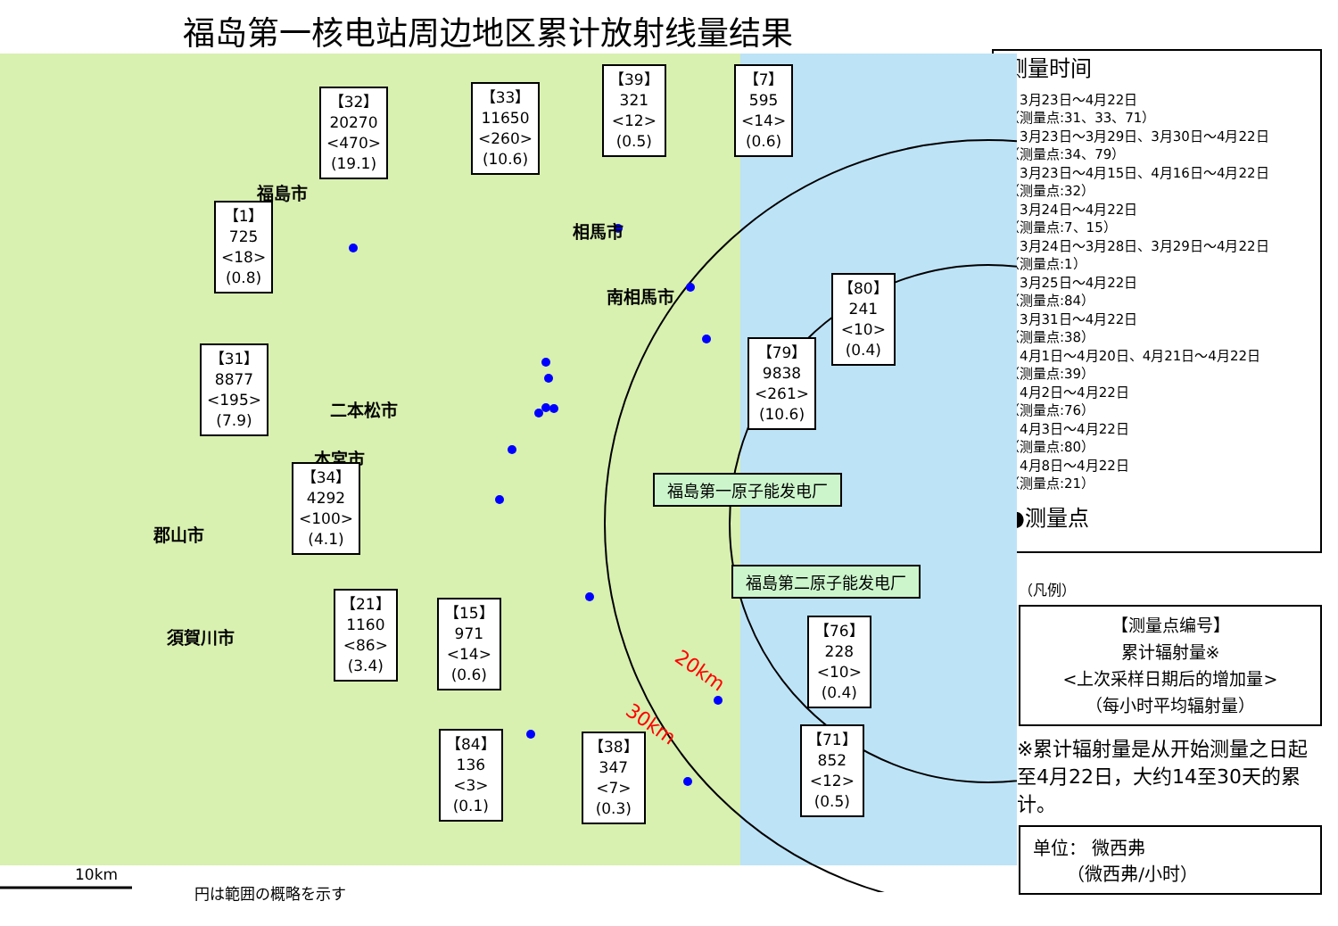福岛第一核电站周边地区累计放射线量结果
20km
30km
福島市
相馬市
南相馬市
二本松市
本宮市
郡山市
須賀川市
【32】
20270
<470>
(19.1)
【33】
11650
<260>
(10.6)
【39】
321
<12>
(0.5)
【7】
595
<14>
(0.6)
【1】
725
<18>
(0.8)
【80】
241
<10>
(0.4)
【31】
8877
<195>
(7.9)
【79】
9838
<261>
(10.6)
【34】
4292
<100>
(4.1)
福島第一原子能发电厂
福島第二原子能发电厂
【21】
1160
<86>
(3.4)
【15】
971
<14>
(0.6)
【76】
228
<10>
(0.4)
【84】
136
<3>
(0.1)
【38】
347
<7>
(0.3)
【71】
852
<12>
(0.5)
10km
円は範囲の概略を示す
测量时间
・3月23日～4月22日
（测量点:31、33、71）
・3月23日～3月29日、3月30日～4月22日
（测量点:34、79）
・3月23日～4月15日、4月16日～4月22日
（测量点:32）
・3月24日～4月22日
（测量点:7、15）
・3月24日～3月28日、3月29日～4月22日
（测量点:1）
・3月25日～4月22日
（测量点:84）
・3月31日～4月22日
（测量点:38）
・4月1日～4月20日、4月21日～4月22日
（测量点:39）
・4月2日～4月22日
（测量点:76）
・4月3日～4月22日
（测量点:80）
・4月8日～4月22日
（测量点:21）
●测量点
（凡例）
【测量点编号】
累计辐射量※
<上次采样日期后的增加量>
（每小时平均辐射量）
※累计辐射量是从开始测量之日起至4月22日，大约14至30天的累计。
单位： 微西弗
（微西弗/小时）